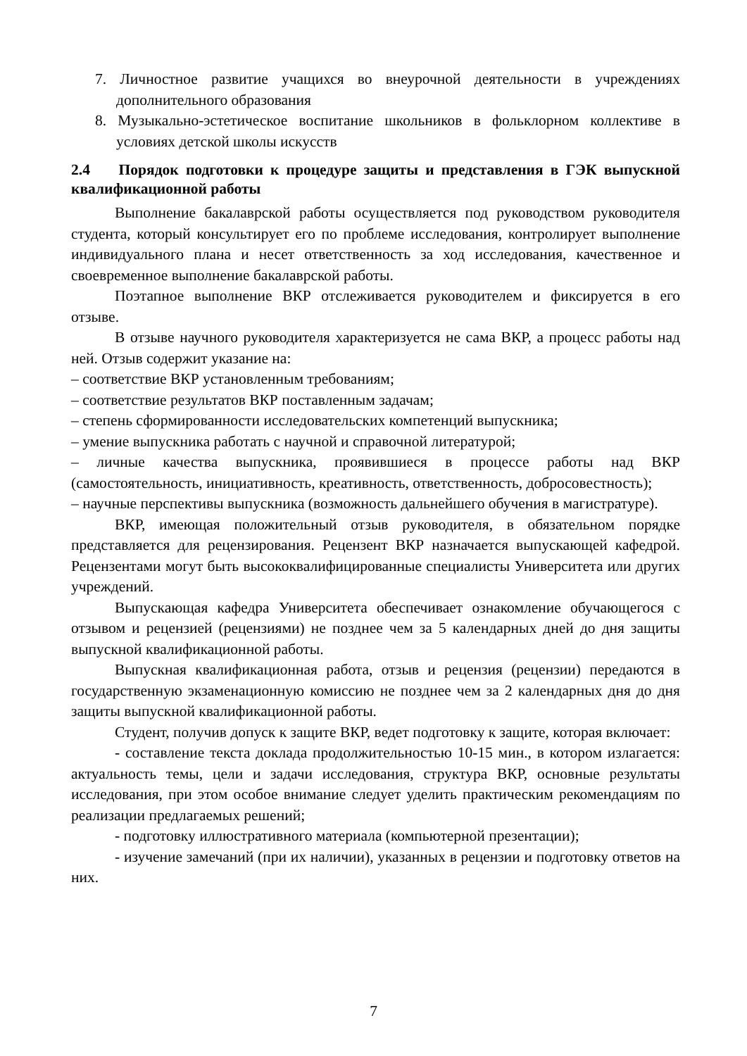7. Личностное развитие учащихся во внеурочной деятельности в учреждениях дополнительного образования
8. Музыкально-эстетическое воспитание школьников в фольклорном коллективе в условиях детской школы искусств
2.4 Порядок подготовки к процедуре защиты и представления в ГЭК выпускной квалификационной работы
Выполнение бакалаврской работы осуществляется под руководством руководителя студента, который консультирует его по проблеме исследования, контролирует выполнение индивидуального плана и несет ответственность за ход исследования, качественное и своевременное выполнение бакалаврской работы.
Поэтапное выполнение ВКР отслеживается руководителем и фиксируется в его отзыве.
В отзыве научного руководителя характеризуется не сама ВКР, а процесс работы над ней. Отзыв содержит указание на:
– соответствие ВКР установленным требованиям;
– соответствие результатов ВКР поставленным задачам;
– степень сформированности исследовательских компетенций выпускника;
– умение выпускника работать с научной и справочной литературой;
– личные качества выпускника, проявившиеся в процессе работы над ВКР (самостоятельность, инициативность, креативность, ответственность, добросовестность);
– научные перспективы выпускника (возможность дальнейшего обучения в магистратуре).
ВКР, имеющая положительный отзыв руководителя, в обязательном порядке представляется для рецензирования. Рецензент ВКР назначается выпускающей кафедрой. Рецензентами могут быть высококвалифицированные специалисты Университета или других учреждений.
Выпускающая кафедра Университета обеспечивает ознакомление обучающегося с отзывом и рецензией (рецензиями) не позднее чем за 5 календарных дней до дня защиты выпускной квалификационной работы.
Выпускная квалификационная работа, отзыв и рецензия (рецензии) передаются в государственную экзаменационную комиссию не позднее чем за 2 календарных дня до дня защиты выпускной квалификационной работы.
Студент, получив допуск к защите ВКР, ведет подготовку к защите, которая включает:
- составление текста доклада продолжительностью 10-15 мин., в котором излагается: актуальность темы, цели и задачи исследования, структура ВКР, основные результаты исследования, при этом особое внимание следует уделить практическим рекомендациям по реализации предлагаемых решений;
- подготовку иллюстративного материала (компьютерной презентации);
- изучение замечаний (при их наличии), указанных в рецензии и подготовку ответов на них.
7